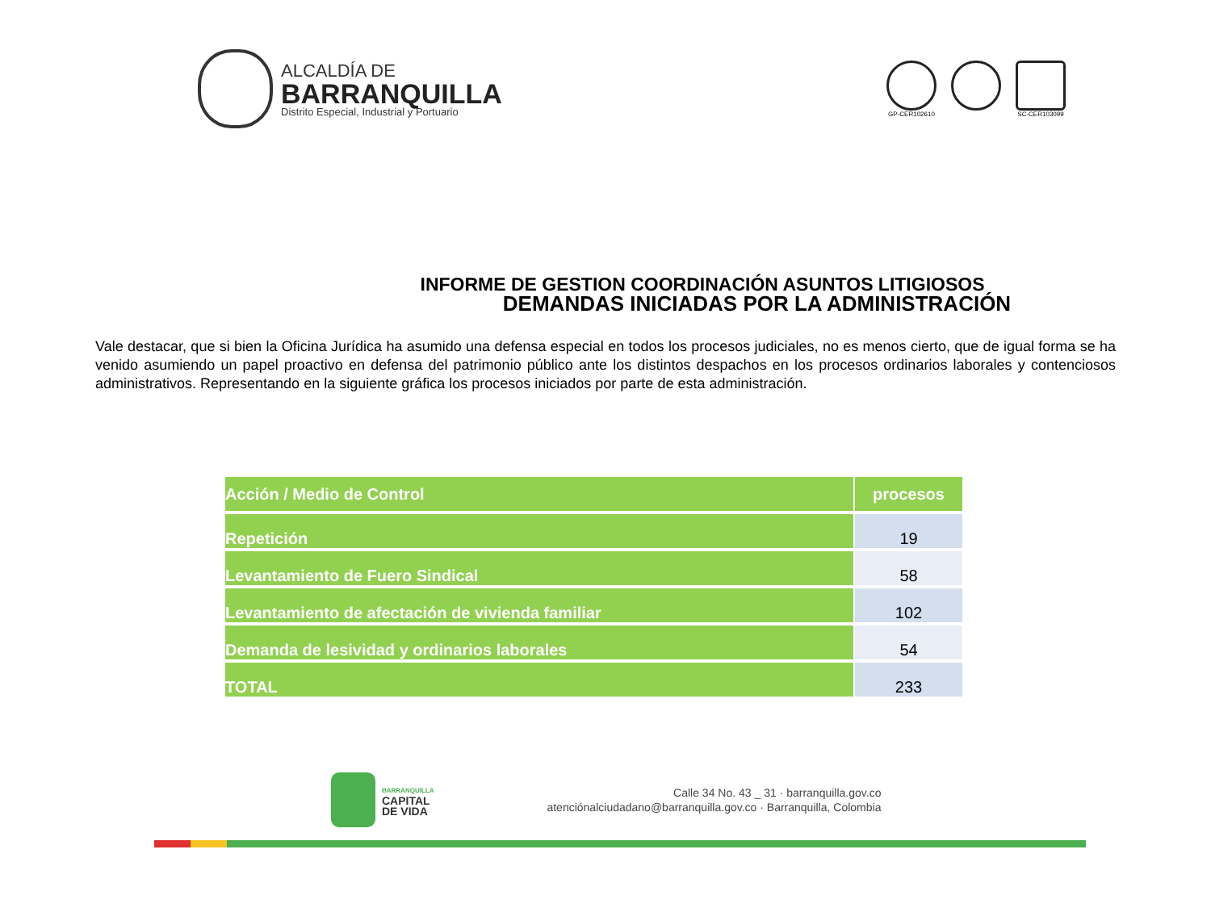ALCALDÍA DE
BARRANQUILLA
Distrito Especial, Industrial y Portuario
GP-CER102610 SC-CER103099
INFORME DE GESTION COORDINACIÓN ASUNTOS LITIGIOSOS
DEMANDAS INICIADAS POR LA ADMINISTRACIÓN
Vale destacar, que si bien la Oficina Jurídica ha asumido una defensa especial en todos los procesos judiciales, no es menos cierto, que de igual forma se ha venido asumiendo un papel proactivo en defensa del patrimonio público ante los distintos despachos en los procesos ordinarios laborales y contenciosos administrativos. Representando en la siguiente gráfica los procesos iniciados por parte de esta administración.
| Acción / Medio de Control | procesos |
| --- | --- |
| Repetición | 19 |
| Levantamiento de Fuero Sindical | 58 |
| Levantamiento de afectación de vivienda familiar | 102 |
| Demanda de lesividad y ordinarios laborales | 54 |
| TOTAL | 233 |
BARRANQUILLA
CAPITAL
DE VIDA
Calle 34 No. 43 _ 31 · barranquilla.gov.co
atenciónalciudadano@barranquilla.gov.co · Barranquilla, Colombia